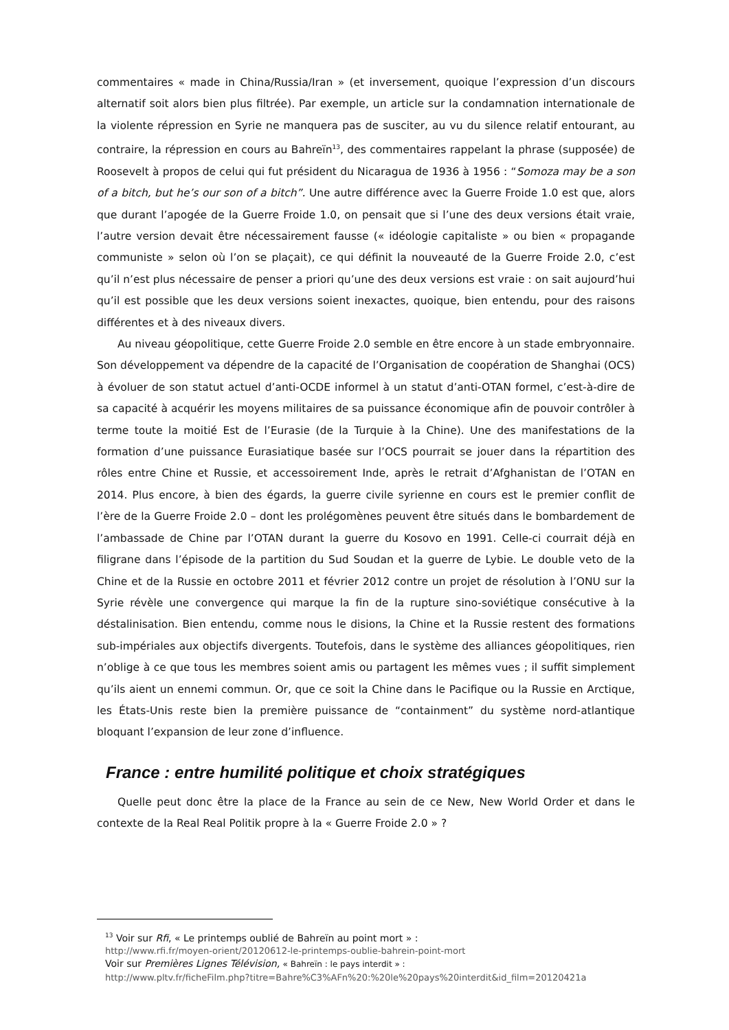commentaires « made in China/Russia/Iran » (et inversement, quoique l’expression d’un discours alternatif soit alors bien plus filtrée). Par exemple, un article sur la condamnation internationale de la violente répression en Syrie ne manquera pas de susciter, au vu du silence relatif entourant, au contraire, la répression en cours au Bahreïn<sup>13</sup>, des commentaires rappelant la phrase (supposée) de Roosevelt à propos de celui qui fut président du Nicaragua de 1936 à 1956 : “Somoza may be a son of a bitch, but he’s our son of a bitch”. Une autre différence avec la Guerre Froide 1.0 est que, alors que durant l’apogée de la Guerre Froide 1.0, on pensait que si l’une des deux versions était vraie, l’autre version devait être nécessairement fausse (« idéologie capitaliste » ou bien « propagande communiste » selon où l’on se plaçait), ce qui définit la nouveauté de la Guerre Froide 2.0, c’est qu’il n’est plus nécessaire de penser a priori qu’une des deux versions est vraie : on sait aujourd’hui qu’il est possible que les deux versions soient inexactes, quoique, bien entendu, pour des raisons différentes et à des niveaux divers.
Au niveau géopolitique, cette Guerre Froide 2.0 semble en être encore à un stade embryonnaire. Son développement va dépendre de la capacité de l’Organisation de coopération de Shanghai (OCS) à évoluer de son statut actuel d’anti-OCDE informel à un statut d’anti-OTAN formel, c’est-à-dire de sa capacité à acquérir les moyens militaires de sa puissance économique afin de pouvoir contrôler à terme toute la moitié Est de l’Eurasie (de la Turquie à la Chine). Une des manifestations de la formation d’une puissance Eurasiatique basée sur l’OCS pourrait se jouer dans la répartition des rôles entre Chine et Russie, et accessoirement Inde, après le retrait d’Afghanistan de l’OTAN en 2014. Plus encore, à bien des égards, la guerre civile syrienne en cours est le premier conflit de l’ère de la Guerre Froide 2.0 – dont les prolégomènes peuvent être situés dans le bombardement de l’ambassade de Chine par l’OTAN durant la guerre du Kosovo en 1991. Celle-ci courrait déjà en filigrane dans l’épisode de la partition du Sud Soudan et la guerre de Lybie. Le double veto de la Chine et de la Russie en octobre 2011 et février 2012 contre un projet de résolution à l’ONU sur la Syrie révèle une convergence qui marque la fin de la rupture sino-soviétique consécutive à la déstalinisation. Bien entendu, comme nous le disions, la Chine et la Russie restent des formations sub-impériales aux objectifs divergents. Toutefois, dans le système des alliances géopolitiques, rien n’oblige à ce que tous les membres soient amis ou partagent les mêmes vues ; il suffit simplement qu’ils aient un ennemi commun. Or, que ce soit la Chine dans le Pacifique ou la Russie en Arctique, les États-Unis reste bien la première puissance de “containment” du système nord-atlantique bloquant l’expansion de leur zone d’influence.
France : entre humilité politique et choix stratégiques
Quelle peut donc être la place de la France au sein de ce New, New World Order et dans le contexte de la Real Real Politik propre à la « Guerre Froide 2.0 » ?
<sup>13</sup> Voir sur Rfi, « Le printemps oublié de Bahreïn au point mort » :
http://www.rfi.fr/moyen-orient/20120612-le-printemps-oublie-bahrein-point-mort
Voir sur Premières Lignes Télévision, « Bahreïn : le pays interdit » :
http://www.pltv.fr/ficheFilm.php?titre=Bahre%C3%AFn%20:%20le%20pays%20interdit&id_film=20120421a